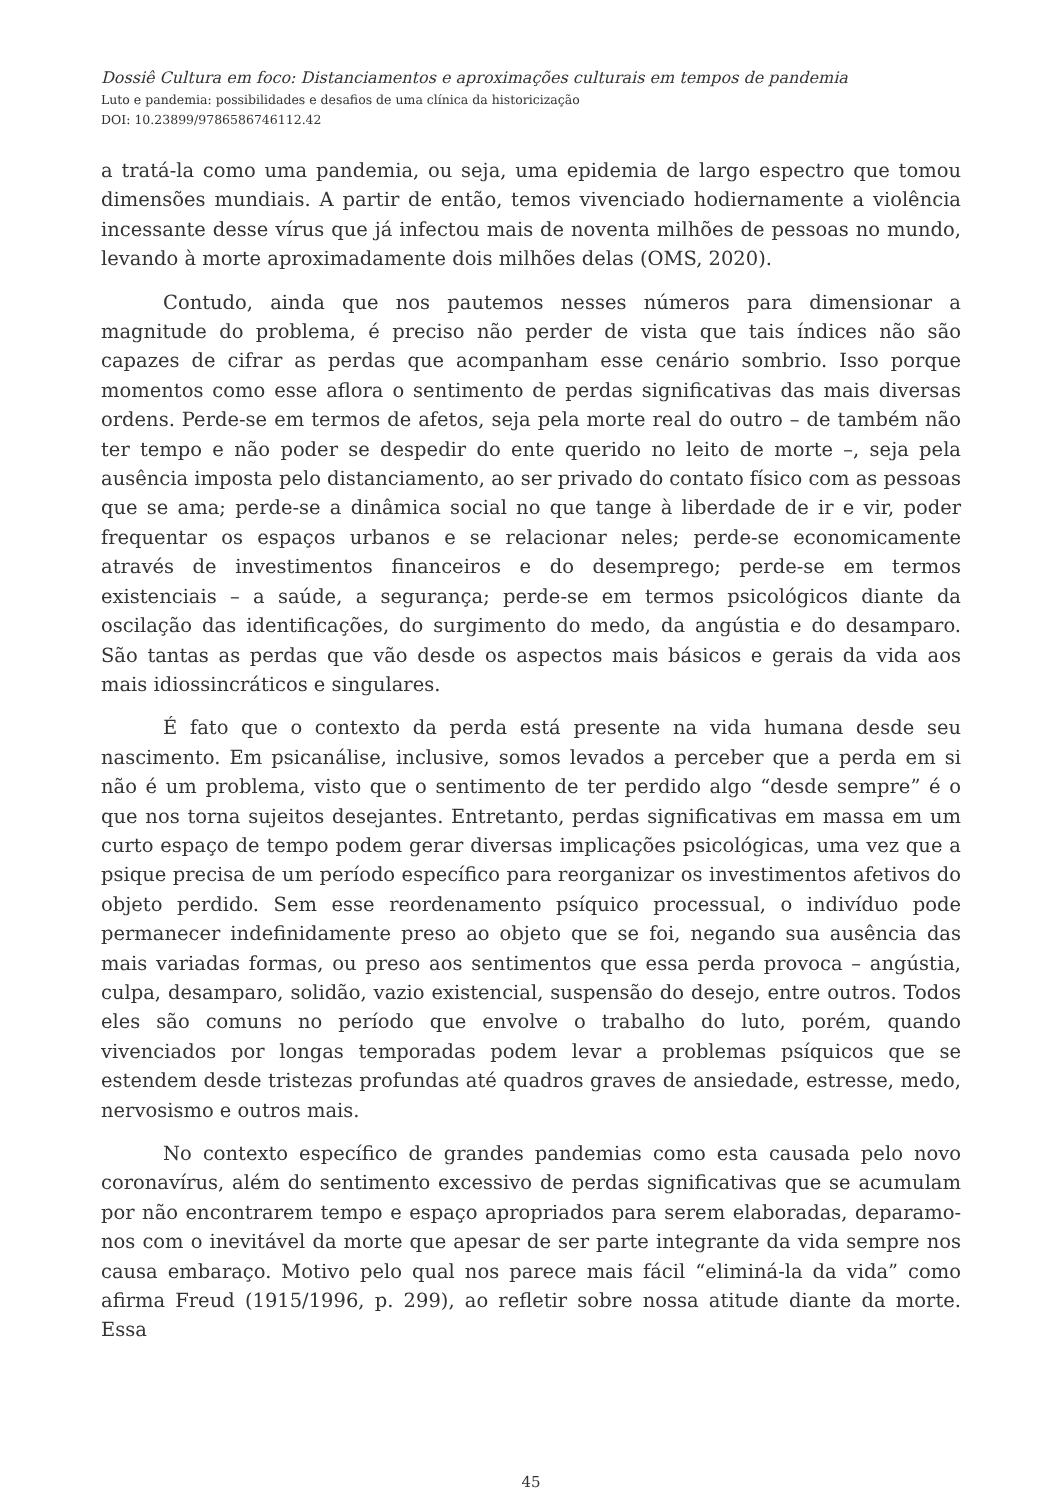Dossiê Cultura em foco: Distanciamentos e aproximações culturais em tempos de pandemia
Luto e pandemia: possibilidades e desafios de uma clínica da historicização
DOI: 10.23899/9786586746112.42
a tratá-la como uma pandemia, ou seja, uma epidemia de largo espectro que tomou dimensões mundiais. A partir de então, temos vivenciado hodiernamente a violência incessante desse vírus que já infectou mais de noventa milhões de pessoas no mundo, levando à morte aproximadamente dois milhões delas (OMS, 2020).
Contudo, ainda que nos pautemos nesses números para dimensionar a magnitude do problema, é preciso não perder de vista que tais índices não são capazes de cifrar as perdas que acompanham esse cenário sombrio. Isso porque momentos como esse aflora o sentimento de perdas significativas das mais diversas ordens. Perde-se em termos de afetos, seja pela morte real do outro – de também não ter tempo e não poder se despedir do ente querido no leito de morte –, seja pela ausência imposta pelo distanciamento, ao ser privado do contato físico com as pessoas que se ama; perde-se a dinâmica social no que tange à liberdade de ir e vir, poder frequentar os espaços urbanos e se relacionar neles; perde-se economicamente através de investimentos financeiros e do desemprego; perde-se em termos existenciais – a saúde, a segurança; perde-se em termos psicológicos diante da oscilação das identificações, do surgimento do medo, da angústia e do desamparo. São tantas as perdas que vão desde os aspectos mais básicos e gerais da vida aos mais idiossincráticos e singulares.
É fato que o contexto da perda está presente na vida humana desde seu nascimento. Em psicanálise, inclusive, somos levados a perceber que a perda em si não é um problema, visto que o sentimento de ter perdido algo “desde sempre” é o que nos torna sujeitos desejantes. Entretanto, perdas significativas em massa em um curto espaço de tempo podem gerar diversas implicações psicológicas, uma vez que a psique precisa de um período específico para reorganizar os investimentos afetivos do objeto perdido. Sem esse reordenamento psíquico processual, o indivíduo pode permanecer indefinidamente preso ao objeto que se foi, negando sua ausência das mais variadas formas, ou preso aos sentimentos que essa perda provoca – angústia, culpa, desamparo, solidão, vazio existencial, suspensão do desejo, entre outros. Todos eles são comuns no período que envolve o trabalho do luto, porém, quando vivenciados por longas temporadas podem levar a problemas psíquicos que se estendem desde tristezas profundas até quadros graves de ansiedade, estresse, medo, nervosismo e outros mais.
No contexto específico de grandes pandemias como esta causada pelo novo coronavírus, além do sentimento excessivo de perdas significativas que se acumulam por não encontrarem tempo e espaço apropriados para serem elaboradas, deparamo-nos com o inevitável da morte que apesar de ser parte integrante da vida sempre nos causa embaraço. Motivo pelo qual nos parece mais fácil “eliminá-la da vida” como afirma Freud (1915/1996, p. 299), ao refletir sobre nossa atitude diante da morte. Essa
45